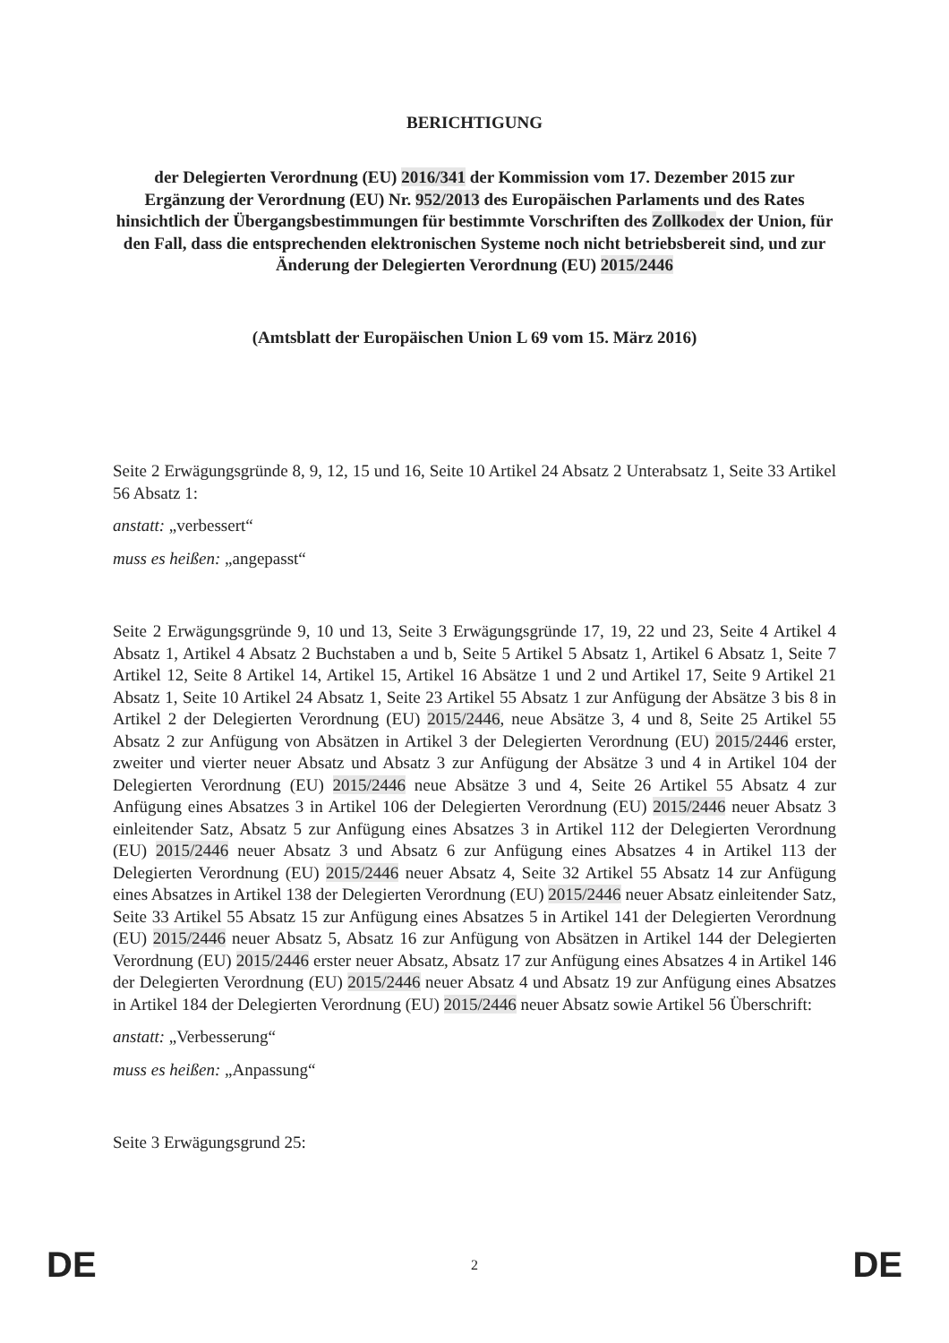BERICHTIGUNG
der Delegierten Verordnung (EU) 2016/341 der Kommission vom 17. Dezember 2015 zur Ergänzung der Verordnung (EU) Nr. 952/2013 des Europäischen Parlaments und des Rates hinsichtlich der Übergangsbestimmungen für bestimmte Vorschriften des Zollkodex der Union, für den Fall, dass die entsprechenden elektronischen Systeme noch nicht betriebsbereit sind, und zur Änderung der Delegierten Verordnung (EU) 2015/2446
(Amtsblatt der Europäischen Union L 69 vom 15. März 2016)
Seite 2 Erwägungsgründe 8, 9, 12, 15 und 16, Seite 10 Artikel 24 Absatz 2 Unterabsatz 1, Seite 33 Artikel 56 Absatz 1:
anstatt: „verbessert“
muss es heißen: „angepasst“
Seite 2 Erwägungsgründe 9, 10 und 13, Seite 3 Erwägungsgründe 17, 19, 22 und 23, Seite 4 Artikel 4 Absatz 1, Artikel 4 Absatz 2 Buchstaben a und b, Seite 5 Artikel 5 Absatz 1, Artikel 6 Absatz 1, Seite 7 Artikel 12, Seite 8 Artikel 14, Artikel 15, Artikel 16 Absätze 1 und 2 und Artikel 17, Seite 9 Artikel 21 Absatz 1, Seite 10 Artikel 24 Absatz 1, Seite 23 Artikel 55 Absatz 1 zur Anfügung der Absätze 3 bis 8 in Artikel 2 der Delegierten Verordnung (EU) 2015/2446, neue Absätze 3, 4 und 8, Seite 25 Artikel 55 Absatz 2 zur Anfügung von Absätzen in Artikel 3 der Delegierten Verordnung (EU) 2015/2446 erster, zweiter und vierter neuer Absatz und Absatz 3 zur Anfügung der Absätze 3 und 4 in Artikel 104 der Delegierten Verordnung (EU) 2015/2446 neue Absätze 3 und 4, Seite 26 Artikel 55 Absatz 4 zur Anfügung eines Absatzes 3 in Artikel 106 der Delegierten Verordnung (EU) 2015/2446 neuer Absatz 3 einleitender Satz, Absatz 5 zur Anfügung eines Absatzes 3 in Artikel 112 der Delegierten Verordnung (EU) 2015/2446 neuer Absatz 3 und Absatz 6 zur Anfügung eines Absatzes 4 in Artikel 113 der Delegierten Verordnung (EU) 2015/2446 neuer Absatz 4, Seite 32 Artikel 55 Absatz 14 zur Anfügung eines Absatzes in Artikel 138 der Delegierten Verordnung (EU) 2015/2446 neuer Absatz einleitender Satz, Seite 33 Artikel 55 Absatz 15 zur Anfügung eines Absatzes 5 in Artikel 141 der Delegierten Verordnung (EU) 2015/2446 neuer Absatz 5, Absatz 16 zur Anfügung von Absätzen in Artikel 144 der Delegierten Verordnung (EU) 2015/2446 erster neuer Absatz, Absatz 17 zur Anfügung eines Absatzes 4 in Artikel 146 der Delegierten Verordnung (EU) 2015/2446 neuer Absatz 4 und Absatz 19 zur Anfügung eines Absatzes in Artikel 184 der Delegierten Verordnung (EU) 2015/2446 neuer Absatz sowie Artikel 56 Überschrift:
anstatt: „Verbesserung“
muss es heißen: „Anpassung“
Seite 3 Erwägungsgrund 25:
DE 2 DE